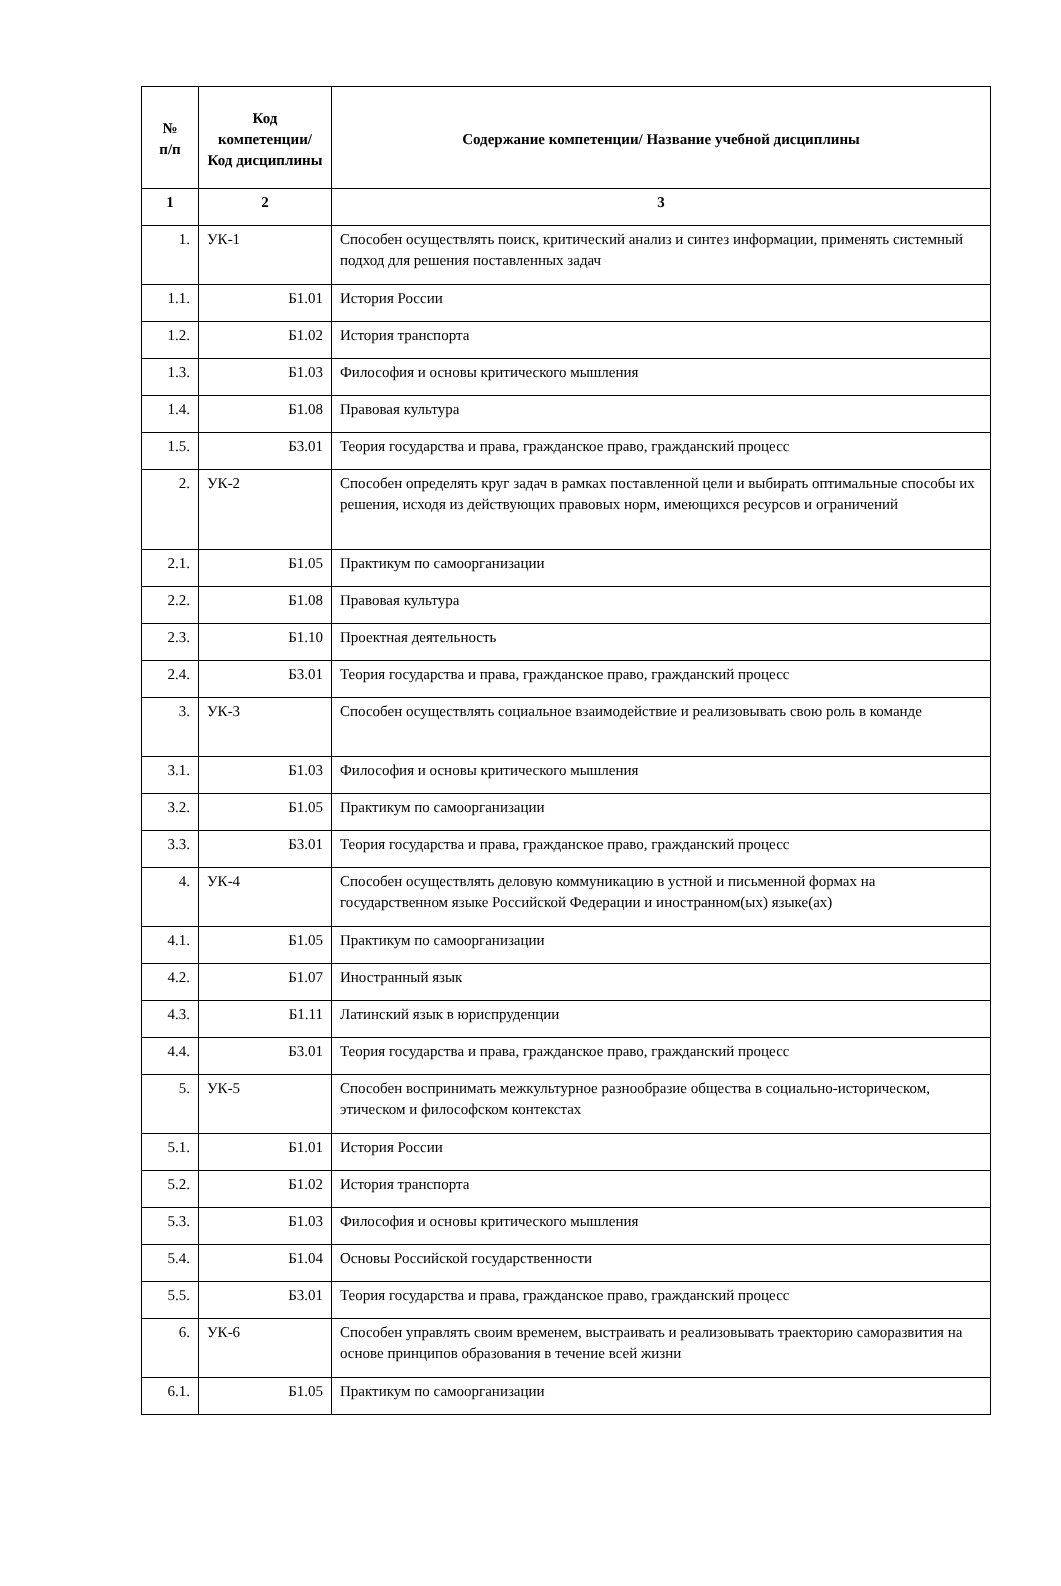| № п/п | Код компетенции/ Код дисциплины | Содержание компетенции/ Название учебной дисциплины |
| --- | --- | --- |
| 1 | 2 | 3 |
| 1. | УК-1 | Способен осуществлять поиск, критический анализ и синтез информации, применять системный подход для решения поставленных задач |
| 1.1. | Б1.01 | История России |
| 1.2. | Б1.02 | История транспорта |
| 1.3. | Б1.03 | Философия и основы критического мышления |
| 1.4. | Б1.08 | Правовая культура |
| 1.5. | Б3.01 | Теория государства и права, гражданское право, гражданский процесс |
| 2. | УК-2 | Способен определять круг задач в рамках поставленной цели и выбирать оптимальные способы их решения, исходя из действующих правовых норм, имеющихся ресурсов и ограничений |
| 2.1. | Б1.05 | Практикум по самоорганизации |
| 2.2. | Б1.08 | Правовая культура |
| 2.3. | Б1.10 | Проектная деятельность |
| 2.4. | Б3.01 | Теория государства и права, гражданское право, гражданский процесс |
| 3. | УК-3 | Способен осуществлять социальное взаимодействие и реализовывать свою роль в команде |
| 3.1. | Б1.03 | Философия и основы критического мышления |
| 3.2. | Б1.05 | Практикум по самоорганизации |
| 3.3. | Б3.01 | Теория государства и права, гражданское право, гражданский процесс |
| 4. | УК-4 | Способен осуществлять деловую коммуникацию в устной и письменной формах на государственном языке Российской Федерации и иностранном(ых) языке(ах) |
| 4.1. | Б1.05 | Практикум по самоорганизации |
| 4.2. | Б1.07 | Иностранный язык |
| 4.3. | Б1.11 | Латинский язык в юриспруденции |
| 4.4. | Б3.01 | Теория государства и права, гражданское право, гражданский процесс |
| 5. | УК-5 | Способен воспринимать межкультурное разнообразие общества в социально-историческом, этическом и философском контекстах |
| 5.1. | Б1.01 | История России |
| 5.2. | Б1.02 | История транспорта |
| 5.3. | Б1.03 | Философия и основы критического мышления |
| 5.4. | Б1.04 | Основы Российской государственности |
| 5.5. | Б3.01 | Теория государства и права, гражданское право, гражданский процесс |
| 6. | УК-6 | Способен управлять своим временем, выстраивать и реализовывать траекторию саморазвития на основе принципов образования в течение всей жизни |
| 6.1. | Б1.05 | Практикум по самоорганизации |